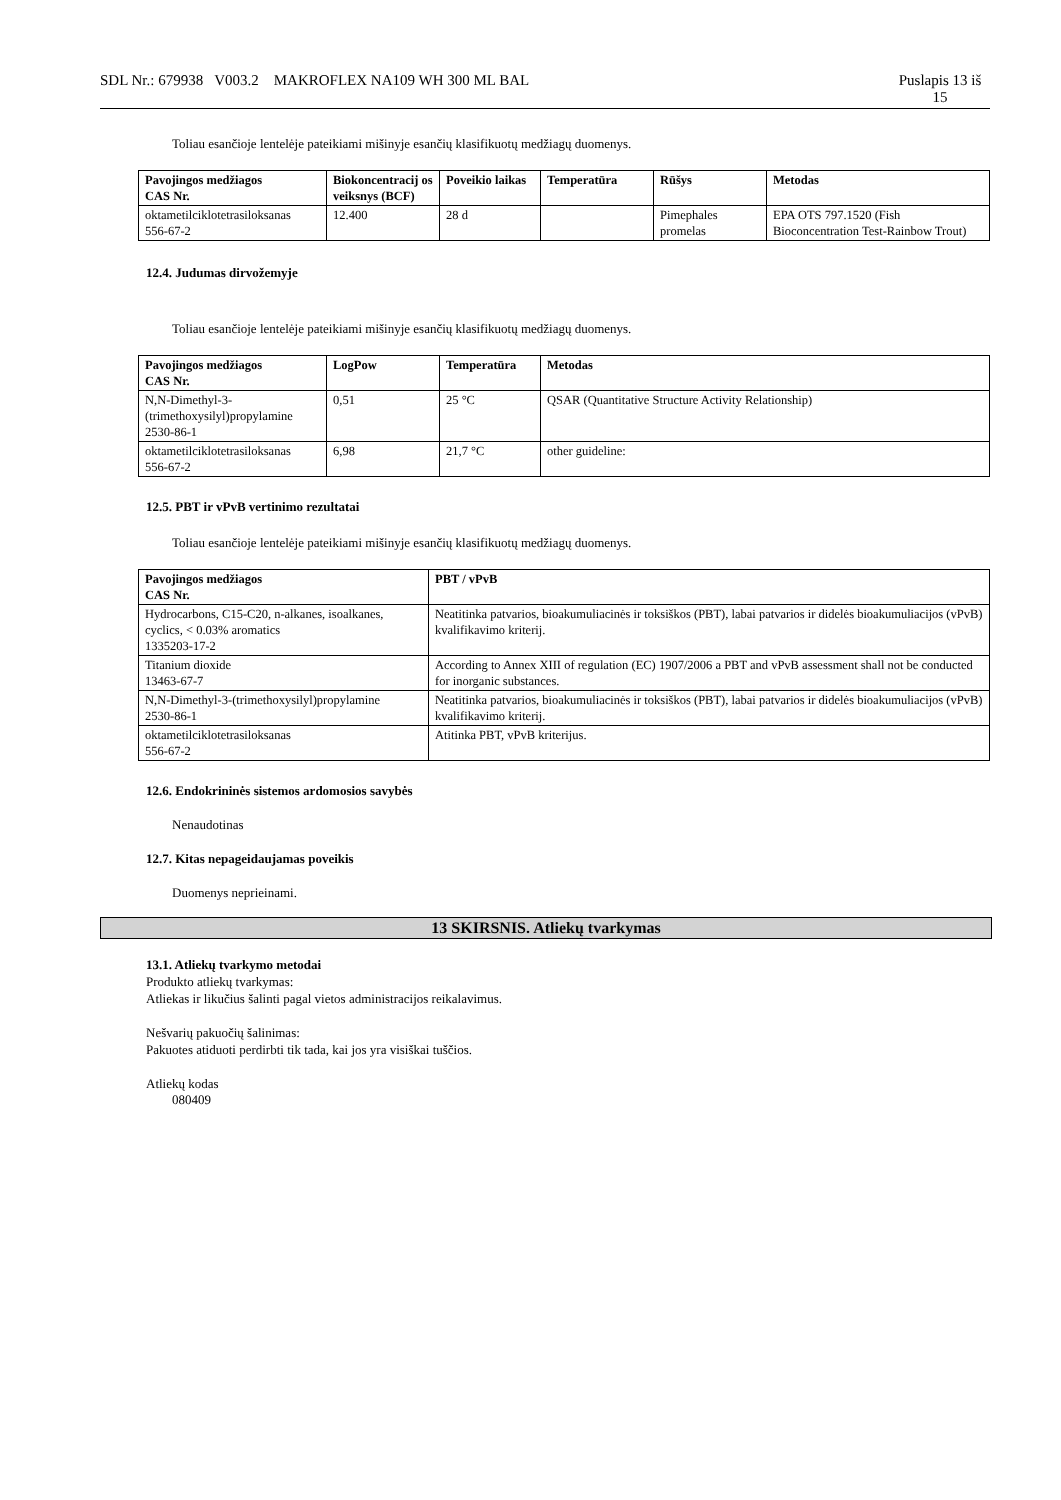SDL Nr.: 679938 V003.2 MAKROFLEX NA109 WH 300 ML BAL Puslapis 13 iš
15
Toliau esančioje lentelėje pateikiami mišinyje esančių klasifikuotų medžiagų duomenys.
| Pavojingos medžiagos CAS Nr. | Biokoncentracij os veiksnys (BCF) | Poveikio laikas | Temperatūra | Rūšys | Metodas |
| --- | --- | --- | --- | --- | --- |
| oktametilciklotetrasiloksanas 556-67-2 | 12.400 | 28 d | | Pimephales promelas | EPA OTS 797.1520 (Fish Bioconcentration Test-Rainbow Trout) |
12.4. Judumas dirvožemyje
Toliau esančioje lentelėje pateikiami mišinyje esančių klasifikuotų medžiagų duomenys.
| Pavojingos medžiagos CAS Nr. | LogPow | Temperatūra | Metodas |
| --- | --- | --- | --- |
| N,N-Dimethyl-3-(trimethoxysilyl)propylamine 2530-86-1 | 0,51 | 25 °C | QSAR (Quantitative Structure Activity Relationship) |
| oktametilciklotetrasiloksanas 556-67-2 | 6,98 | 21,7 °C | other guideline: |
12.5. PBT ir vPvB vertinimo rezultatai
Toliau esančioje lentelėje pateikiami mišinyje esančių klasifikuotų medžiagų duomenys.
| Pavojingos medžiagos CAS Nr. | PBT / vPvB |
| --- | --- |
| Hydrocarbons, C15-C20, n-alkanes, isoalkanes, cyclics, < 0.03% aromatics 1335203-17-2 | Neatitinka patvarios, bioakumuliacinės ir toksiškos (PBT), labai patvarios ir didelės bioakumuliacijos (vPvB) kvalifikavimo kriterij. |
| Titanium dioxide 13463-67-7 | According to Annex XIII of regulation (EC) 1907/2006 a PBT and vPvB assessment shall not be conducted for inorganic substances. |
| N,N-Dimethyl-3-(trimethoxysilyl)propylamine 2530-86-1 | Neatitinka patvarios, bioakumuliacinės ir toksiškos (PBT), labai patvarios ir didelės bioakumuliacijos (vPvB) kvalifikavimo kriterij. |
| oktametilciklotetrasiloksanas 556-67-2 | Atitinka PBT, vPvB kriterijus. |
12.6. Endokrininės sistemos ardomosios savybės
Nenaudotinas
12.7. Kitas nepageidaujamas poveikis
Duomenys neprieinami.
13 SKIRSNIS. Atliekų tvarkymas
13.1. Atliekų tvarkymo metodai
Produkto atliekų tvarkymas:
Atliekas ir likučius šalinti pagal vietos administracijos reikalavimus.
Nešvarių pakuočių šalinimas:
Pakuotes atiduoti perdirbti tik tada, kai jos yra visiškai tuščios.
Atliekų kodas
080409